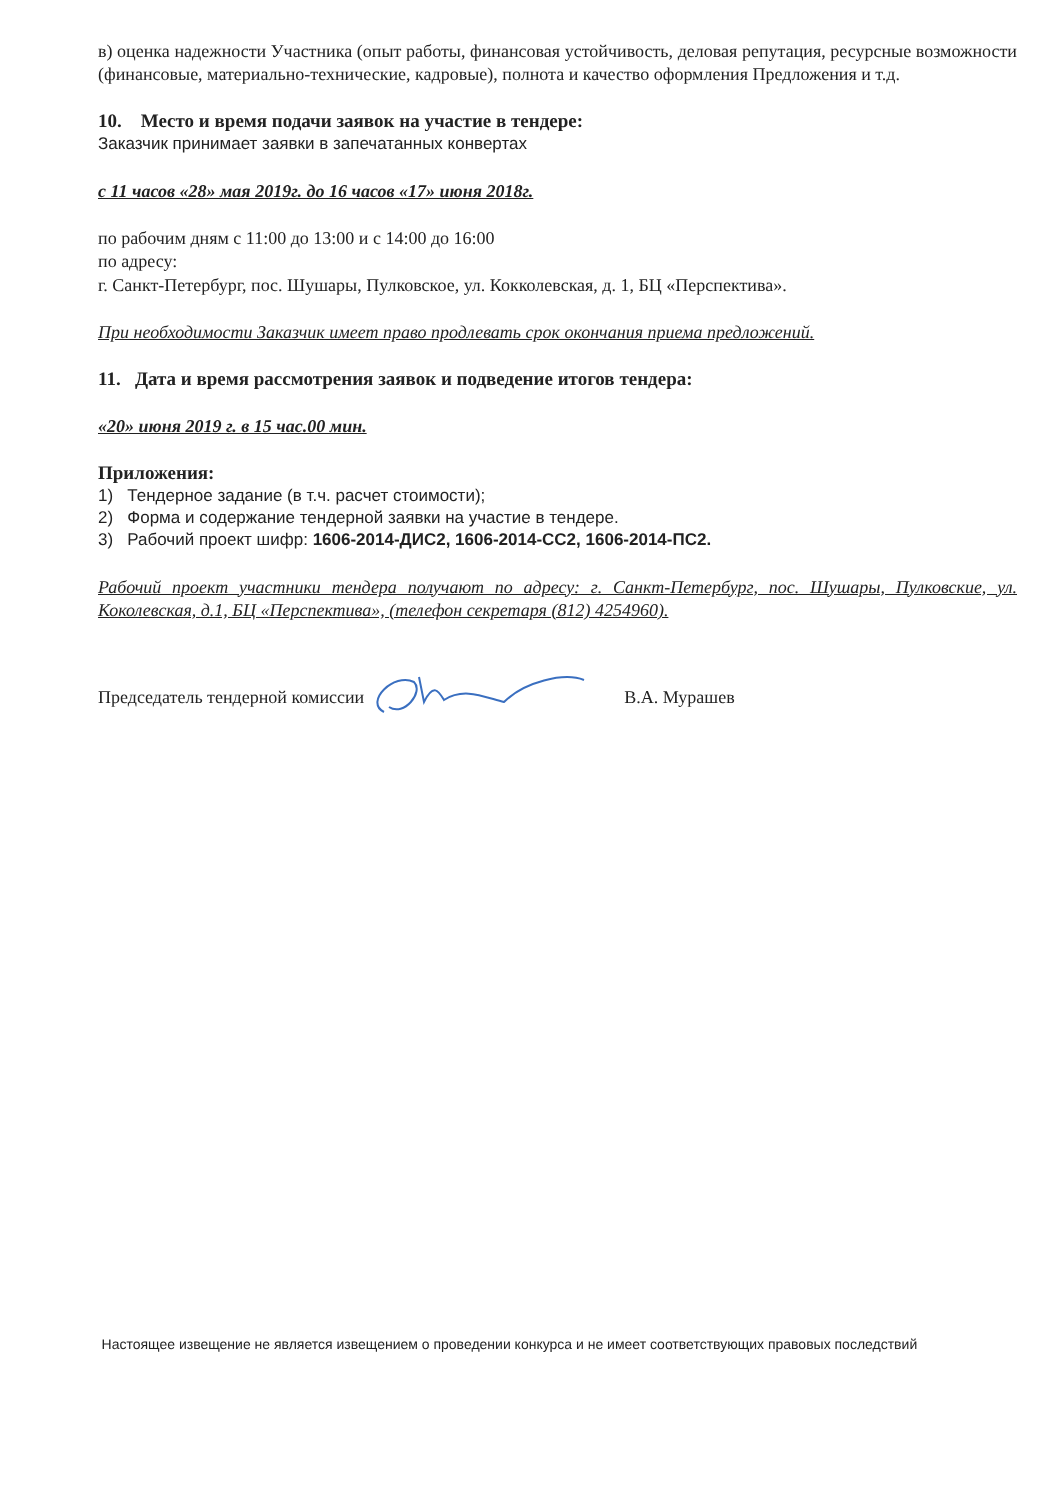в) оценка надежности Участника (опыт работы, финансовая устойчивость, деловая репутация, ресурсные возможности (финансовые, материально-технические, кадровые), полнота и качество оформления Предложения и т.д.
10. Место и время подачи заявок на участие в тендере:
Заказчик принимает заявки в запечатанных конвертах
с 11 часов «28» мая 2019г. до 16 часов «17» июня 2018г.
по рабочим дням с 11:00 до 13:00 и с 14:00 до 16:00
по адресу:
г. Санкт-Петербург, пос. Шушары, Пулковское, ул. Кокколевская, д. 1, БЦ «Перспектива».
При необходимости Заказчик имеет право продлевать срок окончания приема предложений.
11. Дата и время рассмотрения заявок и подведение итогов тендера:
«20» июня 2019 г. в 15 час.00 мин.
Приложения:
1) Тендерное задание (в т.ч. расчет стоимости);
2) Форма и содержание тендерной заявки на участие в тендере.
3) Рабочий проект шифр: 1606-2014-ДИС2, 1606-2014-СС2, 1606-2014-ПС2.
Рабочий проект участники тендера получают по адресу: г. Санкт-Петербург, пос. Шушары, Пулковские, ул. Коколевская, д.1, БЦ «Перспектива», (телефон секретаря (812) 4254960).
Председатель тендерной комиссии В.А. Мурашев
Настоящее извещение не является извещением о проведении конкурса и не имеет соответствующих правовых последствий